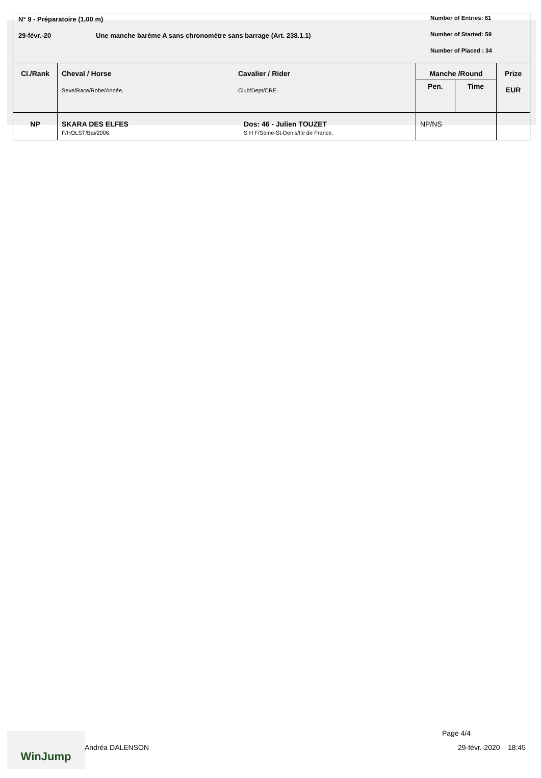N° 9 - Préparatoire (1,00 m)
29-févr.-20
Une manche barème A sans chronomètre sans barrage (Art. 238.1.1)
Number of Entries: 61
Number of Started: 59
Number of Placed : 34
| Cl./Rank | Cheval / Horse Sexe/Race/Robe/Année. | Cavalier / Rider Club/Dept/CRE. | Manche /Round | | Prize EUR |
| --- | --- | --- | --- | --- | --- |
| | | | Pen. | Time | |
| NP | SKARA DES ELFES F/HOLST/Bai/2006. | Dos: 46 - Julien TOUZET S H F/Seine-St-Denis/Ile de France. | NP/NS | | |
WinJump
Andréa DALENSON
Page 4/4
29-févr.-2020 18:45